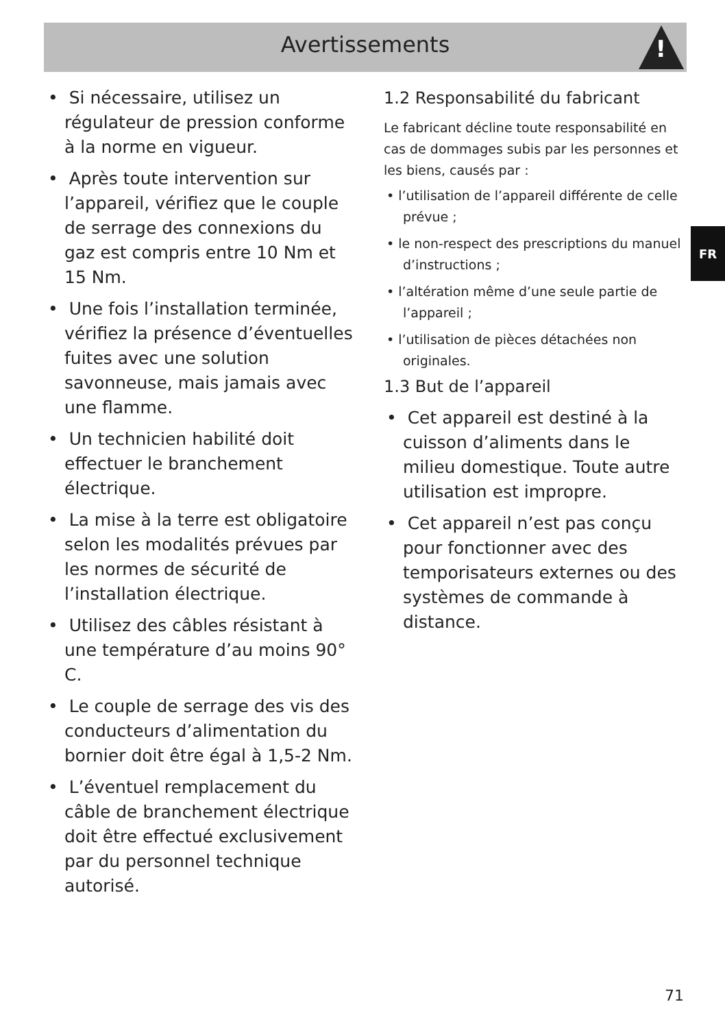Avertissements
!
• Si nécessaire, utilisez un régulateur de pression conforme à la norme en vigueur.
• Après toute intervention sur l’appareil, vérifiez que le couple de serrage des connexions du gaz est compris entre 10 Nm et 15 Nm.
• Une fois l’installation terminée, vérifiez la présence d’éventuelles fuites avec une solution savonneuse, mais jamais avec une flamme.
• Un technicien habilité doit effectuer le branchement électrique.
• La mise à la terre est obligatoire selon les modalités prévues par les normes de sécurité de l’installation électrique.
• Utilisez des câbles résistant à une température d’au moins 90° C.
• Le couple de serrage des vis des conducteurs d’alimentation du bornier doit être égal à 1,5-2 Nm.
• L’éventuel remplacement du câble de branchement électrique doit être effectué exclusivement par du personnel technique autorisé.
1.2 Responsabilité du fabricant
Le fabricant décline toute responsabilité en cas de dommages subis par les personnes et les biens, causés par :
• l’utilisation de l’appareil différente de celle prévue ;
• le non-respect des prescriptions du manuel d’instructions ;
• l’altération même d’une seule partie de l’appareil ;
• l’utilisation de pièces détachées non originales.
1.3 But de l’appareil
• Cet appareil est destiné à la cuisson d’aliments dans le milieu domestique. Toute autre utilisation est impropre.
• Cet appareil n’est pas conçu pour fonctionner avec des temporisateurs externes ou des systèmes de commande à distance.
FR
71